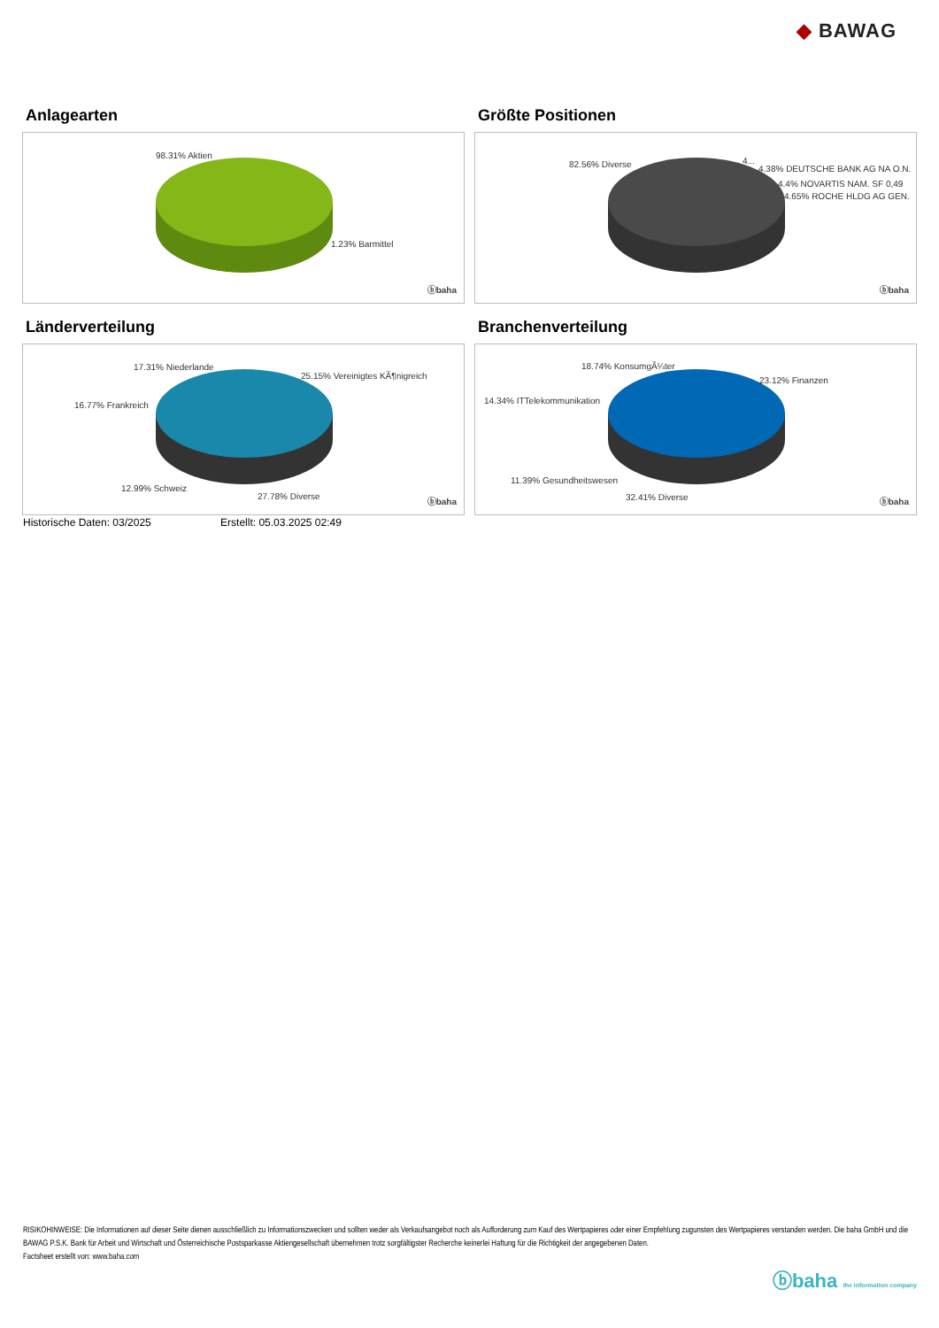◆ BAWAG
Anlagearten
98.31% Aktien
1.23% Barmittel
ⓑbaha
Größte Positionen
82.56% Diverse 4...
4.38% DEUTSCHE BANK AG NA O.N.
4.4% NOVARTIS NAM. SF 0,49
4.65% ROCHE HLDG AG GEN.
ⓑbaha
Länderverteilung
17.31% Niederlande
25.15% Vereinigtes KÃ¶nigreich
16.77% Frankreich
12.99% Schweiz
27.78% Diverse
ⓑbaha
Branchenverteilung
18.74% KonsumgÃ¼ter
23.12% Finanzen
14.34% ITTelekommunikation
11.39% Gesundheitswesen
32.41% Diverse ⓑbaha
Historische Daten: 03/2025 Erstellt: 05.03.2025 02:49
RISIKOHINWEISE: Die Informationen auf dieser Seite dienen ausschließlich zu Informationszwecken und sollten weder als Verkaufsangebot noch als Aufforderung zum Kauf des Wertpapieres oder einer Empfehlung zugunsten des Wertpapieres verstanden werden. Die baha GmbH und die BAWAG P.S.K. Bank für Arbeit und Wirtschaft und Österreichische Postsparkasse Aktiengesellschaft übernehmen trotz sorgfältigster Recherche keinerlei Haftung für die Richtigkeit der angegebenen Daten.
Factsheet erstellt von: www.baha.com
ⓑbaha the information company